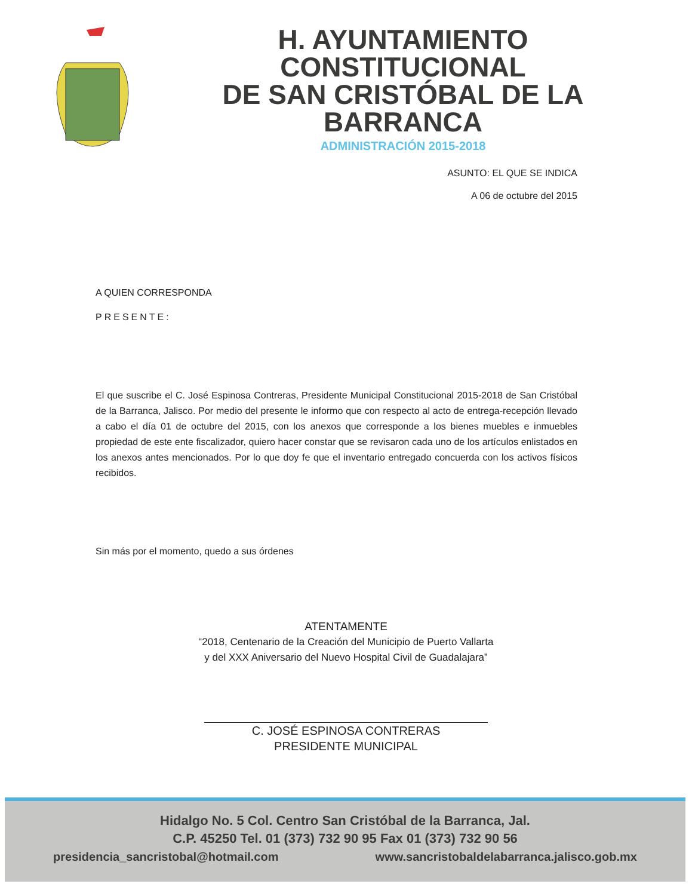H. AYUNTAMIENTO CONSTITUCIONAL
DE SAN CRISTÓBAL DE LA BARRANCA
ADMINISTRACIÓN 2015-2018
ASUNTO: EL QUE SE INDICA
A 06 de octubre del 2015
A QUIEN CORRESPONDA
PRESENTE:
El que suscribe el C. José Espinosa Contreras, Presidente Municipal Constitucional 2015-2018 de San Cristóbal de la Barranca, Jalisco. Por medio del presente le informo que con respecto al acto de entrega-recepción llevado a cabo el día 01 de octubre del 2015, con los anexos que corresponde a los bienes muebles e inmuebles propiedad de este ente fiscalizador, quiero hacer constar que se revisaron cada uno de los artículos enlistados en los anexos antes mencionados. Por lo que doy fe que el inventario entregado concuerda con los activos físicos recibidos.
Sin más por el momento, quedo a sus órdenes
ATENTAMENTE
“2018, Centenario de la Creación del Municipio de Puerto Vallarta
y del XXX Aniversario del Nuevo Hospital Civil de Guadalajara”
C. JOSÉ ESPINOSA CONTRERAS
PRESIDENTE MUNICIPAL
Hidalgo No. 5 Col. Centro San Cristóbal de la Barranca, Jal.
C.P. 45250 Tel. 01 (373) 732 90 95 Fax 01 (373) 732 90 56
presidencia_sancristobal@hotmail.com www.sancristobaldelabarranca.jalisco.gob.mx